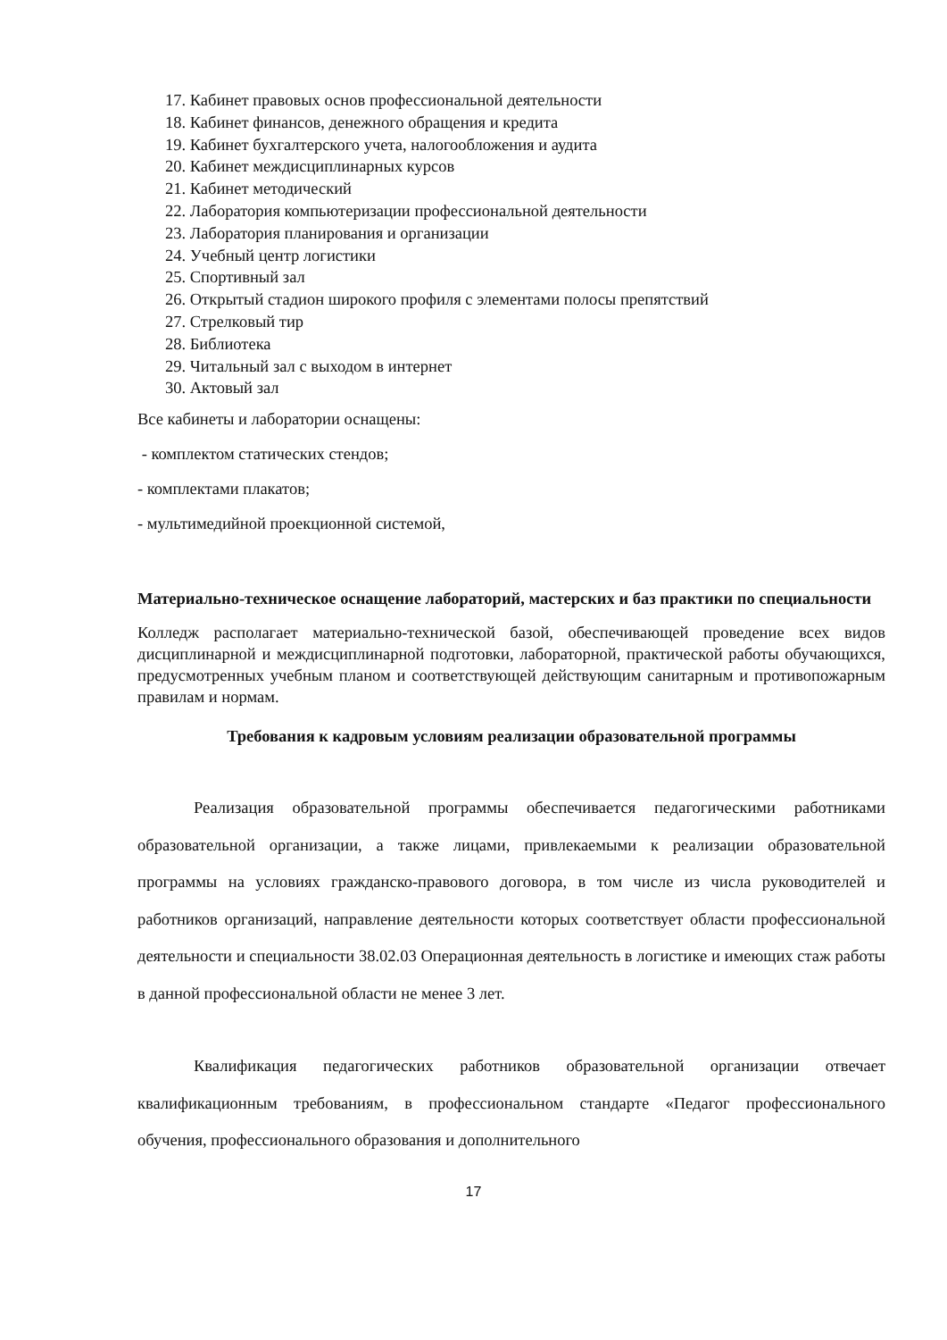17. Кабинет правовых основ профессиональной деятельности
18. Кабинет финансов, денежного обращения и кредита
19. Кабинет бухгалтерского учета, налогообложения и аудита
20. Кабинет междисциплинарных курсов
21. Кабинет методический
22. Лаборатория компьютеризации профессиональной деятельности
23. Лаборатория планирования и организации
24. Учебный центр логистики
25. Спортивный зал
26. Открытый стадион широкого профиля с элементами полосы препятствий
27. Стрелковый тир
28. Библиотека
29. Читальный зал с выходом в интернет
30. Актовый зал
Все кабинеты и лаборатории оснащены:
- комплектом статических стендов;
- комплектами плакатов;
- мультимедийной проекционной системой,
Материально-техническое оснащение лабораторий, мастерских и баз практики по специальности
Колледж располагает материально-технической базой, обеспечивающей проведение всех видов дисциплинарной и междисциплинарной подготовки, лабораторной, практической работы обучающихся, предусмотренных учебным планом и соответствующей действующим санитарным и противопожарным правилам и нормам.
Требования к кадровым условиям реализации образовательной программы
Реализация образовательной программы обеспечивается педагогическими работниками образовательной организации, а также лицами, привлекаемыми к реализации образовательной программы на условиях гражданско-правового договора, в том числе из числа руководителей и работников организаций, направление деятельности которых соответствует области профессиональной деятельности и специальности 38.02.03 Операционная деятельность в логистике и имеющих стаж работы в данной профессиональной области не менее 3 лет.
Квалификация педагогических работников образовательной организации отвечает квалификационным требованиям, в профессиональном стандарте «Педагог профессионального обучения, профессионального образования и дополнительного
17